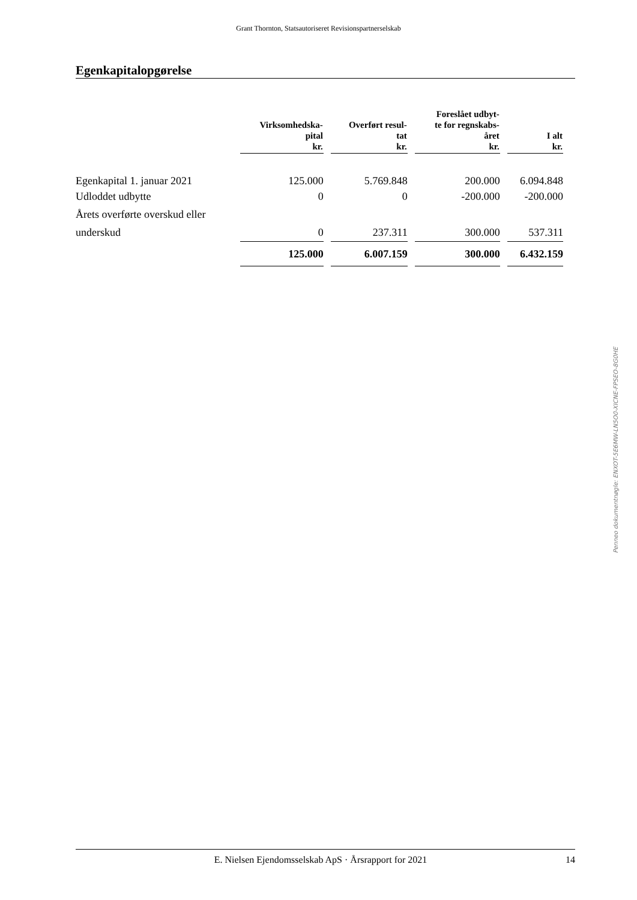Grant Thornton, Statsautoriseret Revisionspartnerselskab
Egenkapitalopgørelse
| | Virksomhedska- pital kr. | Overført resul- tat kr. | Foreslået udbyt- te for regnskabs- året kr. | I alt kr. |
| --- | --- | --- | --- | --- |
| Egenkapital 1. januar 2021 | 125.000 | 5.769.848 | 200.000 | 6.094.848 |
| Udloddet udbytte | 0 | 0 | -200.000 | -200.000 |
| Årets overførte overskud eller | | | | |
| underskud | 0 | 237.311 | 300.000 | 537.311 |
| | 125.000 | 6.007.159 | 300.000 | 6.432.159 |
Penneo dokumentnøgle: ENXOT-5E6MW-LN5O0-XICNE-FPSEO-8G0HE
E. Nielsen Ejendomsselskab ApS · Årsrapport for 2021 14